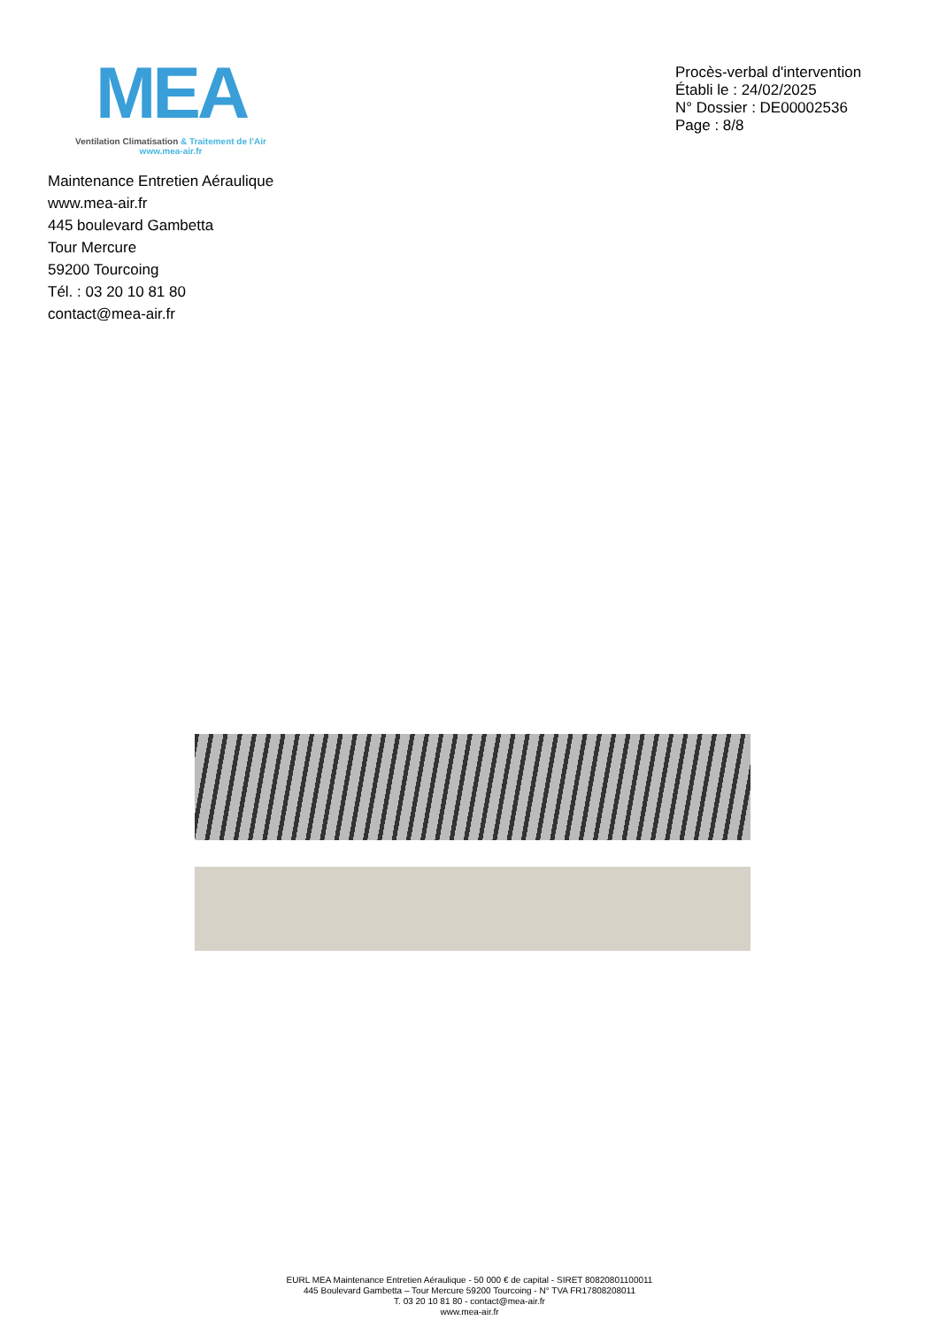MEA
Ventilation Climatisation & Traitement de l'Air
www.mea-air.fr
Procès-verbal d'intervention
Établi le : 24/02/2025
N° Dossier : DE00002536
Page : 8/8
Maintenance Entretien Aéraulique
www.mea-air.fr
445 boulevard Gambetta
Tour Mercure
59200 Tourcoing
Tél. : 03 20 10 81 80
contact@mea-air.fr
EURL MEA Maintenance Entretien Aéraulique - 50 000 € de capital - SIRET 80820801100011
445 Boulevard Gambetta – Tour Mercure 59200 Tourcoing - N° TVA FR17808208011
T. 03 20 10 81 80 - contact@mea-air.fr
www.mea-air.fr